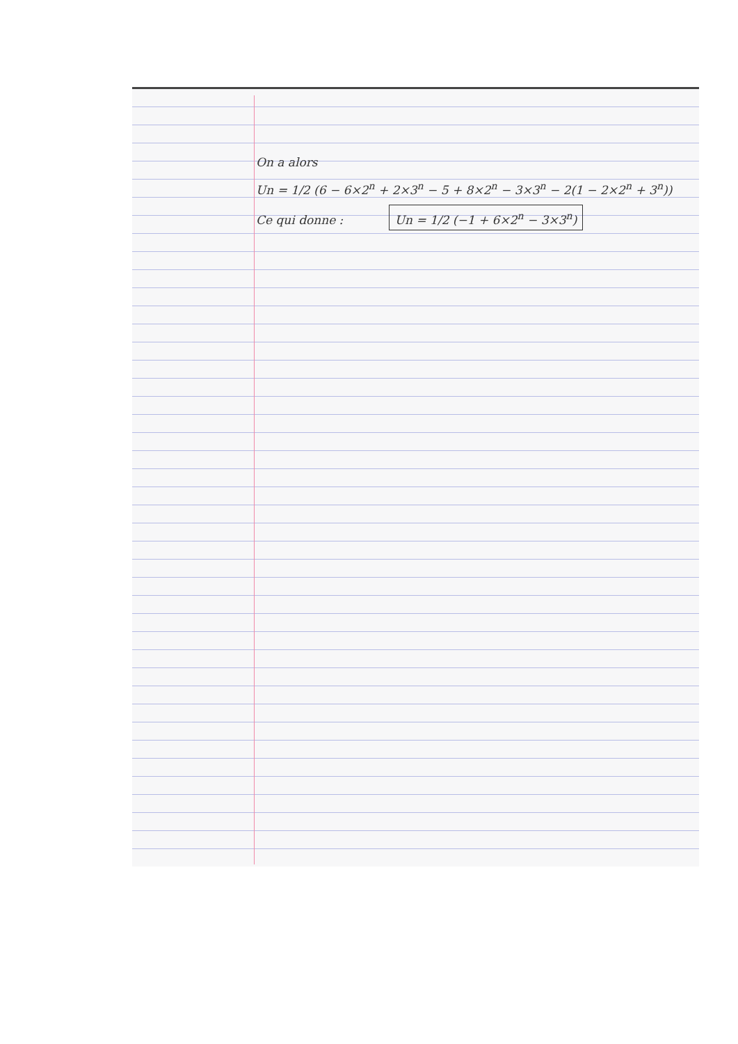On a alors
Un = 1/2 (6 − 6×2<sup>n</sup> + 2×3<sup>n</sup> − 5 + 8×2<sup>n</sup> − 3×3<sup>n</sup> − 2(1 − 2×2<sup>n</sup> + 3<sup>n</sup>))
Ce qui donne : Un = 1/2 (−1 + 6×2<sup>n</sup> − 3×3<sup>n</sup>)